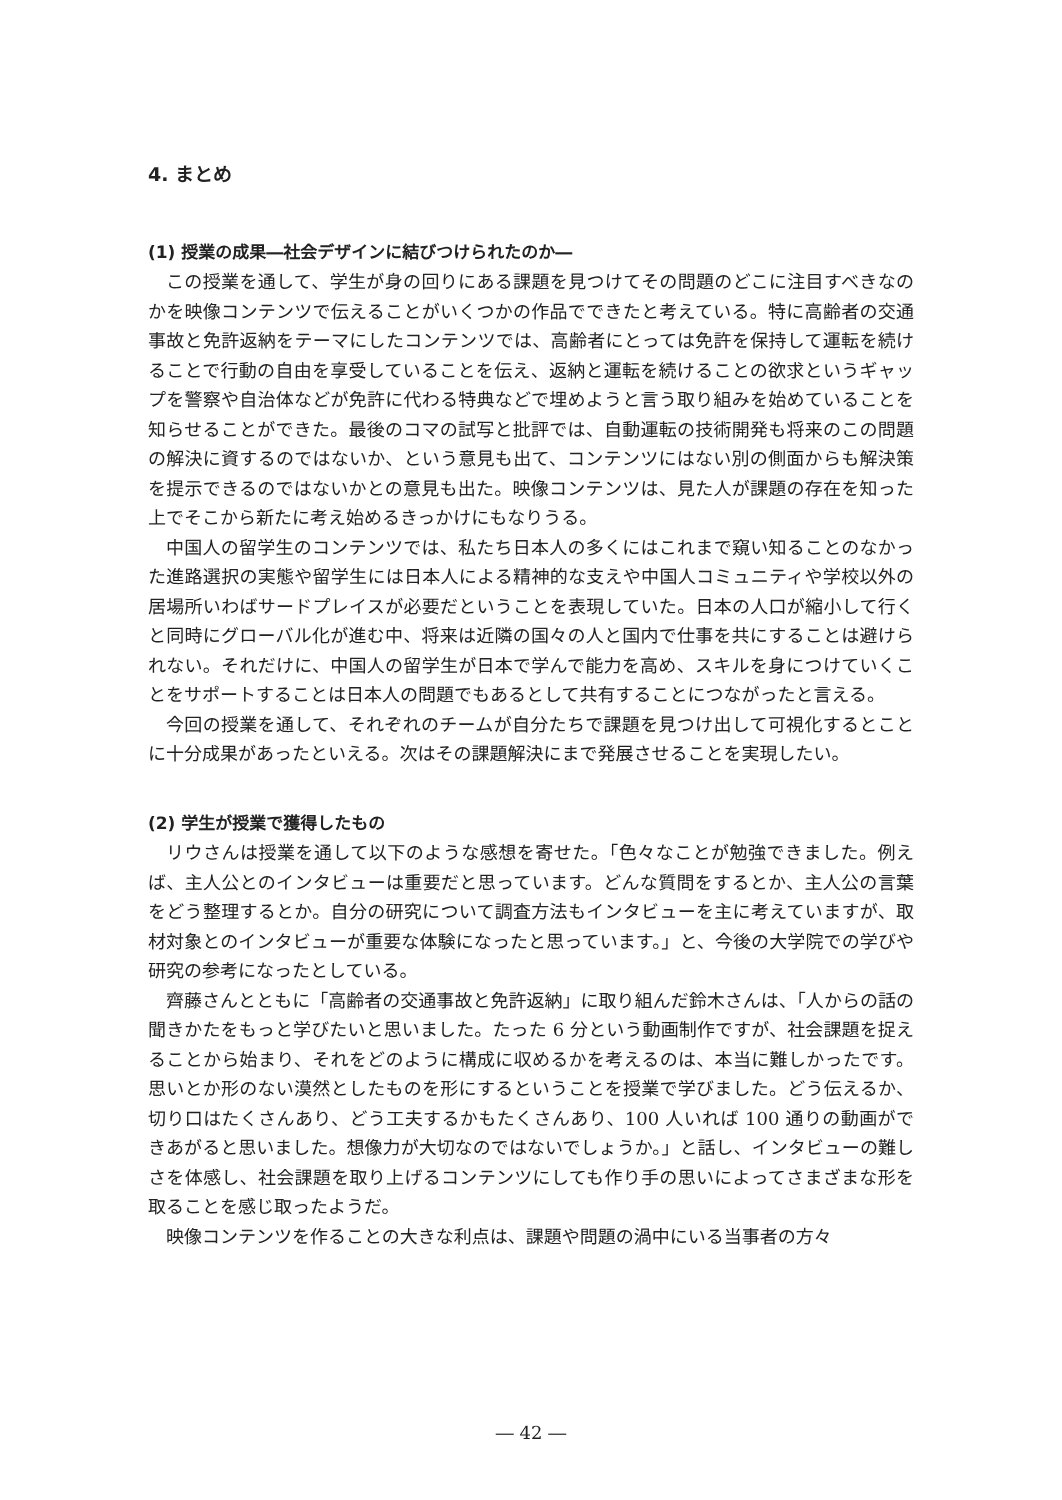4. まとめ
(1) 授業の成果―社会デザインに結びつけられたのか―
この授業を通して、学生が身の回りにある課題を見つけてその問題のどこに注目すべきなのかを映像コンテンツで伝えることがいくつかの作品でできたと考えている。特に高齢者の交通事故と免許返納をテーマにしたコンテンツでは、高齢者にとっては免許を保持して運転を続けることで行動の自由を享受していることを伝え、返納と運転を続けることの欲求というギャップを警察や自治体などが免許に代わる特典などで埋めようと言う取り組みを始めていることを知らせることができた。最後のコマの試写と批評では、自動運転の技術開発も将来のこの問題の解決に資するのではないか、という意見も出て、コンテンツにはない別の側面からも解決策を提示できるのではないかとの意見も出た。映像コンテンツは、見た人が課題の存在を知った上でそこから新たに考え始めるきっかけにもなりうる。
中国人の留学生のコンテンツでは、私たち日本人の多くにはこれまで窺い知ることのなかった進路選択の実態や留学生には日本人による精神的な支えや中国人コミュニティや学校以外の居場所いわばサードプレイスが必要だということを表現していた。日本の人口が縮小して行くと同時にグローバル化が進む中、将来は近隣の国々の人と国内で仕事を共にすることは避けられない。それだけに、中国人の留学生が日本で学んで能力を高め、スキルを身につけていくことをサポートすることは日本人の問題でもあるとして共有することにつながったと言える。
今回の授業を通して、それぞれのチームが自分たちで課題を見つけ出して可視化するとことに十分成果があったといえる。次はその課題解決にまで発展させることを実現したい。
(2) 学生が授業で獲得したもの
リウさんは授業を通して以下のような感想を寄せた。「色々なことが勉強できました。例えば、主人公とのインタビューは重要だと思っています。どんな質問をするとか、主人公の言葉をどう整理するとか。自分の研究について調査方法もインタビューを主に考えていますが、取材対象とのインタビューが重要な体験になったと思っています。」と、今後の大学院での学びや研究の参考になったとしている。
齊藤さんとともに「高齢者の交通事故と免許返納」に取り組んだ鈴木さんは、「人からの話の聞きかたをもっと学びたいと思いました。たった 6 分という動画制作ですが、社会課題を捉えることから始まり、それをどのように構成に収めるかを考えるのは、本当に難しかったです。思いとか形のない漠然としたものを形にするということを授業で学びました。どう伝えるか、切り口はたくさんあり、どう工夫するかもたくさんあり、100 人いれば 100 通りの動画ができあがると思いました。想像力が大切なのではないでしょうか。」と話し、インタビューの難しさを体感し、社会課題を取り上げるコンテンツにしても作り手の思いによってさまざまな形を取ることを感じ取ったようだ。
映像コンテンツを作ることの大きな利点は、課題や問題の渦中にいる当事者の方々
― 42 ―